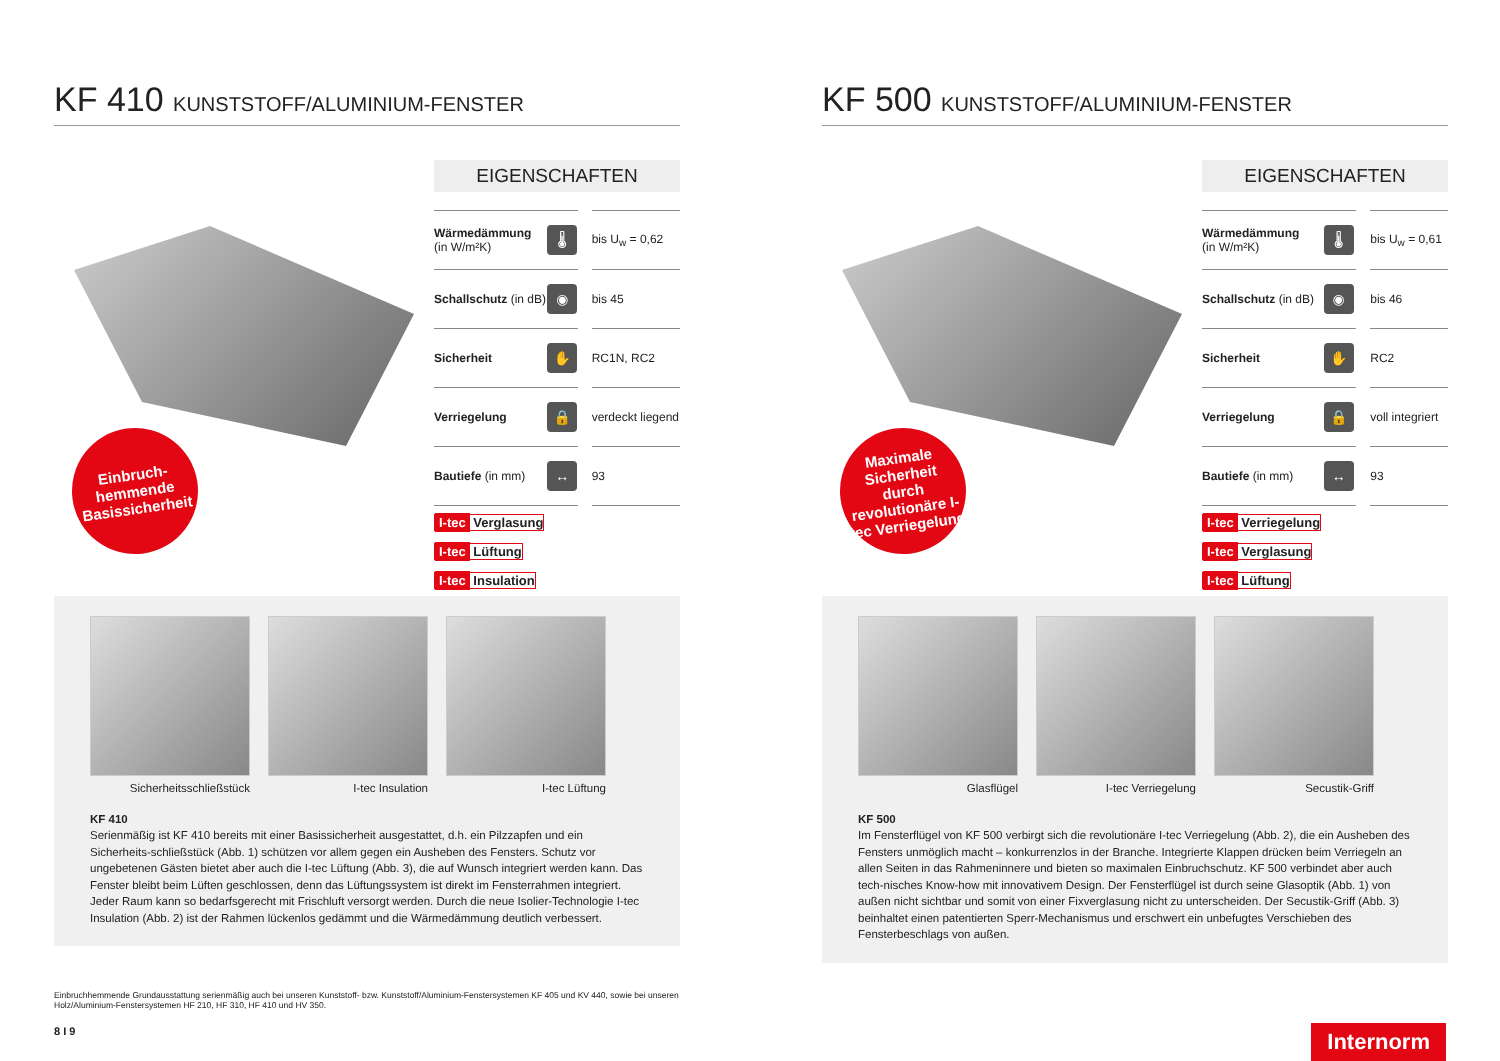KF 410 KUNSTSTOFF/ALUMINIUM-FENSTER
Einbruch-
hemmende
Basissicherheit
EIGENSCHAFTEN
| Wärmedämmung (in W/m²K) | 🌡 | | bis U<sub>w</sub> = 0,62 |
| Schallschutz (in dB) | ◉ | | bis 45 |
| Sicherheit | ✋ | | RC1N, RC2 |
| Verriegelung | 🔒 | | verdeckt liegend |
| Bautiefe (in mm) | ↔ | | 93 |
I-tec Verglasung
I-tec Lüftung
I-tec Insulation
Sicherheitsschließstück I-tec Insulation I-tec Lüftung
KF 410
Serienmäßig ist KF 410 bereits mit einer Basissicherheit ausgestattet, d.h. ein Pilzzapfen und ein Sicherheits-schließstück (Abb. 1) schützen vor allem gegen ein Ausheben des Fensters. Schutz vor ungebetenen Gästen bietet aber auch die I-tec Lüftung (Abb. 3), die auf Wunsch integriert werden kann. Das Fenster bleibt beim Lüften geschlossen, denn das Lüftungssystem ist direkt im Fensterrahmen integriert. Jeder Raum kann so bedarfsgerecht mit Frischluft versorgt werden. Durch die neue Isolier-Technologie I-tec Insulation (Abb. 2) ist der Rahmen lückenlos gedämmt und die Wärmedämmung deutlich verbessert.
KF 500 KUNSTSTOFF/ALUMINIUM-FENSTER
Maximale
Sicherheit
durch revolutionäre I-tec Verriegelung
EIGENSCHAFTEN
| Wärmedämmung (in W/m²K) | 🌡 | | bis U<sub>w</sub> = 0,61 |
| Schallschutz (in dB) | ◉ | | bis 46 |
| Sicherheit | ✋ | | RC2 |
| Verriegelung | 🔒 | | voll integriert |
| Bautiefe (in mm) | ↔ | | 93 |
I-tec Verriegelung
I-tec Verglasung
I-tec Lüftung
Glasflügel I-tec Verriegelung Secustik-Griff
KF 500
Im Fensterflügel von KF 500 verbirgt sich die revolutionäre I-tec Verriegelung (Abb. 2), die ein Ausheben des Fensters unmöglich macht – konkurrenzlos in der Branche. Integrierte Klappen drücken beim Verriegeln an allen Seiten in das Rahmeninnere und bieten so maximalen Einbruchschutz. KF 500 verbindet aber auch tech-nisches Know-how mit innovativem Design. Der Fensterflügel ist durch seine Glasoptik (Abb. 1) von außen nicht sichtbar und somit von einer Fixverglasung nicht zu unterscheiden. Der Secustik-Griff (Abb. 3) beinhaltet einen patentierten Sperr-Mechanismus und erschwert ein unbefugtes Verschieben des Fensterbeschlags von außen.
Einbruchhemmende Grundausstattung serienmäßig auch bei unseren Kunststoff- bzw. Kunststoff/Aluminium-Fenstersystemen KF 405 und KV 440, sowie bei unseren Holz/Aluminium-Fenstersystemen HF 210, HF 310, HF 410 und HV 350.
8 I 9
Internorm